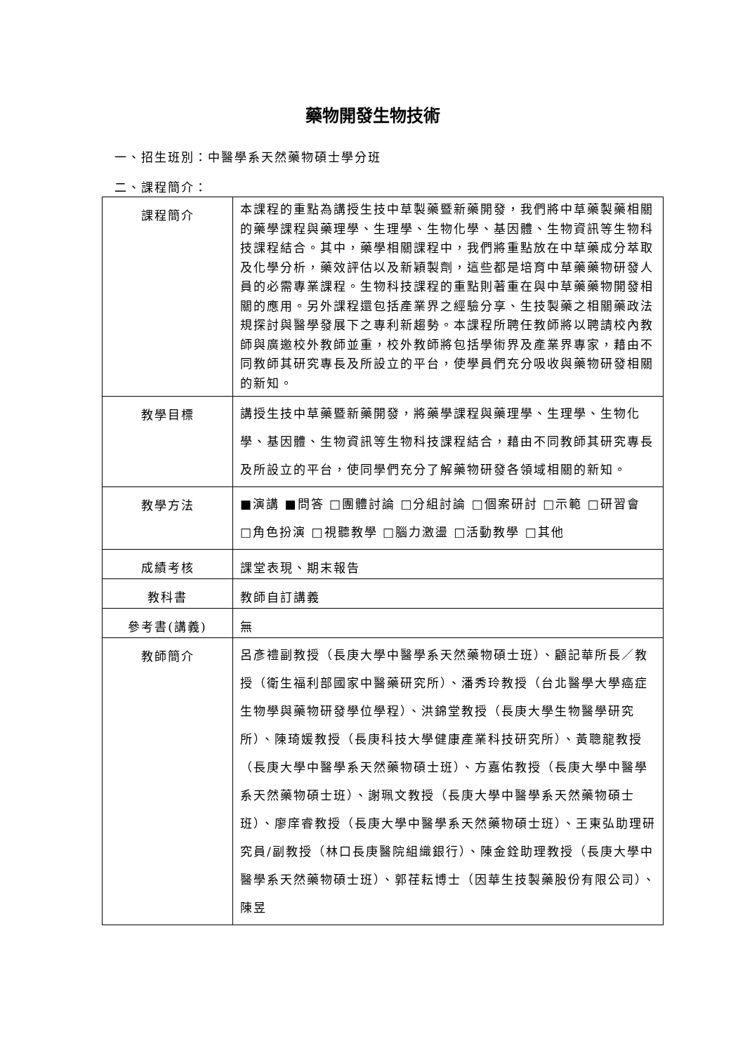藥物開發生物技術
一、招生班別：中醫學系天然藥物碩士學分班
二、課程簡介：
| 課程簡介 | 本課程的重點為講授生技中草製藥暨新藥開發，我們將中草藥製藥相關的藥學課程與藥理學、生理學、生物化學、基因體、生物資訊等生物科技課程結合。其中，藥學相關課程中，我們將重點放在中草藥成分萃取及化學分析，藥效評估以及新穎製劑，這些都是培育中草藥藥物研發人員的必需專業課程。生物科技課程的重點則著重在與中草藥藥物開發相關的應用。另外課程還包括產業界之經驗分享、生技製藥之相關藥政法規探討與醫學發展下之專利新趨勢。本課程所聘任教師將以聘請校內教師與廣邀校外教師並重，校外教師將包括學術界及產業界專家，藉由不同教師其研究專長及所設立的平台，使學員們充分吸收與藥物研發相關的新知。 |
| 教學目標 | 講授生技中草藥暨新藥開發，將藥學課程與藥理學、生理學、生物化學、基因體、生物資訊等生物科技課程結合，藉由不同教師其研究專長及所設立的平台，使同學們充分了解藥物研發各領域相關的新知。 |
| 教學方法 | ■演講 ■問答 □團體討論 □分組討論 □個案研討 □示範 □研習會 □角色扮演 □視聽教學 □腦力激盪 □活動教學 □其他 |
| 成績考核 | 課堂表現、期末報告 |
| 教科書 | 教師自訂講義 |
| 參考書(講義) | 無 |
| 教師簡介 | 呂彥禮副教授（長庚大學中醫學系天然藥物碩士班）、顧記華所長／教授（衛生福利部國家中醫藥研究所）、潘秀玲教授（台北醫學大學癌症生物學與藥物研發學位學程）、洪錦堂教授（長庚大學生物醫學研究所）、陳琦媛教授（長庚科技大學健康產業科技研究所）、黃聰龍教授（長庚大學中醫學系天然藥物碩士班）、方嘉佑教授（長庚大學中醫學系天然藥物碩士班）、謝珮文教授（長庚大學中醫學系天然藥物碩士班）、廖庠睿教授（長庚大學中醫學系天然藥物碩士班）、王東弘助理研究員/副教授（林口長庚醫院組織銀行）、陳金銓助理教授（長庚大學中醫學系天然藥物碩士班）、郭荏耘博士（因華生技製藥股份有限公司）、陳昱 |